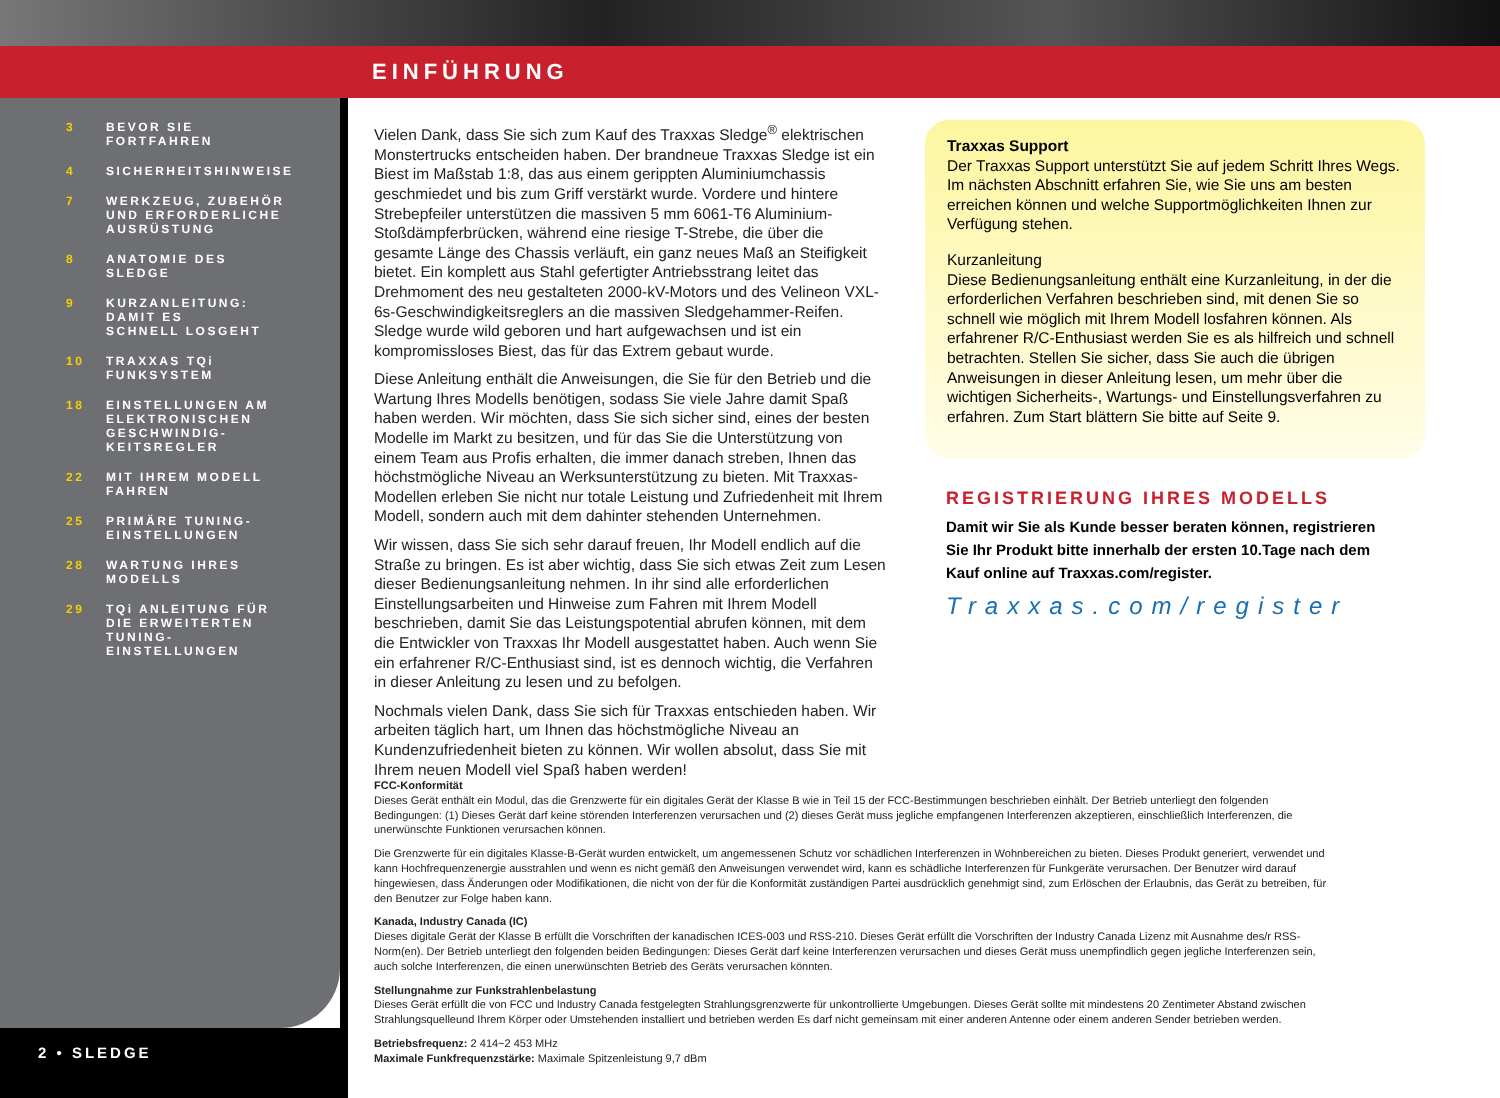EINFÜHRUNG
3 BEVOR SIE
FORTFAHREN
4 SICHERHEITSHINWEISE
7 WERKZEUG, ZUBEHÖR
UND ERFORDERLICHE
AUSRÜSTUNG
8 ANATOMIE DES
SLEDGE
9 KURZANLEITUNG:
DAMIT ES
SCHNELL LOSGEHT
10 TRAXXAS TQi
FUNKSYSTEM
18 EINSTELLUNGEN AM
ELEKTRONISCHEN
GESCHWINDIG-
KEITSREGLER
22 MIT IHREM MODELL
FAHREN
25 PRIMÄRE TUNING-
EINSTELLUNGEN
28 WARTUNG IHRES
MODELLS
29 TQi ANLEITUNG FÜR
DIE ERWEITERTEN
TUNING-
EINSTELLUNGEN
2 • SLEDGE
Vielen Dank, dass Sie sich zum Kauf des Traxxas Sledge<sup>®</sup> elektrischen Monstertrucks entscheiden haben. Der brandneue Traxxas Sledge ist ein Biest im Maßstab 1:8, das aus einem gerippten Aluminiumchassis geschmiedet und bis zum Griff verstärkt wurde. Vordere und hintere Strebepfeiler unterstützen die massiven 5 mm 6061-T6 Aluminium-Stoßdämpferbrücken, während eine riesige T-Strebe, die über die gesamte Länge des Chassis verläuft, ein ganz neues Maß an Steifigkeit bietet. Ein komplett aus Stahl gefertigter Antriebsstrang leitet das Drehmoment des neu gestalteten 2000-kV-Motors und des Velineon VXL-6s-Geschwindigkeitsreglers an die massiven Sledgehammer-Reifen. Sledge wurde wild geboren und hart aufgewachsen und ist ein kompromissloses Biest, das für das Extrem gebaut wurde.
Diese Anleitung enthält die Anweisungen, die Sie für den Betrieb und die Wartung Ihres Modells benötigen, sodass Sie viele Jahre damit Spaß haben werden. Wir möchten, dass Sie sich sicher sind, eines der besten Modelle im Markt zu besitzen, und für das Sie die Unterstützung von einem Team aus Profis erhalten, die immer danach streben, Ihnen das höchstmögliche Niveau an Werksunterstützung zu bieten. Mit Traxxas-Modellen erleben Sie nicht nur totale Leistung und Zufriedenheit mit Ihrem Modell, sondern auch mit dem dahinter stehenden Unternehmen.
Wir wissen, dass Sie sich sehr darauf freuen, Ihr Modell endlich auf die Straße zu bringen. Es ist aber wichtig, dass Sie sich etwas Zeit zum Lesen dieser Bedienungsanleitung nehmen. In ihr sind alle erforderlichen Einstellungsarbeiten und Hinweise zum Fahren mit Ihrem Modell beschrieben, damit Sie das Leistungspotential abrufen können, mit dem die Entwickler von Traxxas Ihr Modell ausgestattet haben. Auch wenn Sie ein erfahrener R/C-Enthusiast sind, ist es dennoch wichtig, die Verfahren in dieser Anleitung zu lesen und zu befolgen.
Nochmals vielen Dank, dass Sie sich für Traxxas entschieden haben. Wir arbeiten täglich hart, um Ihnen das höchstmögliche Niveau an Kundenzufriedenheit bieten zu können. Wir wollen absolut, dass Sie mit Ihrem neuen Modell viel Spaß haben werden!
Traxxas Support
Der Traxxas Support unterstützt Sie auf jedem Schritt Ihres Wegs. Im nächsten Abschnitt erfahren Sie, wie Sie uns am besten erreichen können und welche Supportmöglichkeiten Ihnen zur Verfügung stehen.
Kurzanleitung
Diese Bedienungsanleitung enthält eine Kurzanleitung, in der die erforderlichen Verfahren beschrieben sind, mit denen Sie so schnell wie möglich mit Ihrem Modell losfahren können. Als erfahrener R/C-Enthusiast werden Sie es als hilfreich und schnell betrachten. Stellen Sie sicher, dass Sie auch die übrigen Anweisungen in dieser Anleitung lesen, um mehr über die wichtigen Sicherheits-, Wartungs- und Einstellungsverfahren zu erfahren. Zum Start blättern Sie bitte auf Seite 9.
REGISTRIERUNG IHRES MODELLS
Damit wir Sie als Kunde besser beraten können, registrieren Sie Ihr Produkt bitte innerhalb der ersten 10.Tage nach dem Kauf online auf Traxxas.com/register.
Traxxas.com/register
FCC-Konformität
Dieses Gerät enthält ein Modul, das die Grenzwerte für ein digitales Gerät der Klasse B wie in Teil 15 der FCC-Bestimmungen beschrieben einhält. Der Betrieb unterliegt den folgenden Bedingungen: (1) Dieses Gerät darf keine störenden Interferenzen verursachen und (2) dieses Gerät muss jegliche empfangenen Interferenzen akzeptieren, einschließlich Interferenzen, die unerwünschte Funktionen verursachen können.
Die Grenzwerte für ein digitales Klasse-B-Gerät wurden entwickelt, um angemessenen Schutz vor schädlichen Interferenzen in Wohnbereichen zu bieten. Dieses Produkt generiert, verwendet und kann Hochfrequenzenergie ausstrahlen und wenn es nicht gemäß den Anweisungen verwendet wird, kann es schädliche Interferenzen für Funkgeräte verursachen. Der Benutzer wird darauf hingewiesen, dass Änderungen oder Modifikationen, die nicht von der für die Konformität zuständigen Partei ausdrücklich genehmigt sind, zum Erlöschen der Erlaubnis, das Gerät zu betreiben, für den Benutzer zur Folge haben kann.
Kanada, Industry Canada (IC)
Dieses digitale Gerät der Klasse B erfüllt die Vorschriften der kanadischen ICES-003 und RSS-210. Dieses Gerät erfüllt die Vorschriften der Industry Canada Lizenz mit Ausnahme des/r RSS-Norm(en). Der Betrieb unterliegt den folgenden beiden Bedingungen: Dieses Gerät darf keine Interferenzen verursachen und dieses Gerät muss unempfindlich gegen jegliche Interferenzen sein, auch solche Interferenzen, die einen unerwünschten Betrieb des Geräts verursachen könnten.
Stellungnahme zur Funkstrahlenbelastung
Dieses Gerät erfüllt die von FCC und Industry Canada festgelegten Strahlungsgrenzwerte für unkontrollierte Umgebungen. Dieses Gerät sollte mit mindestens 20 Zentimeter Abstand zwischen Strahlungsquelleund Ihrem Körper oder Umstehenden installiert und betrieben werden Es darf nicht gemeinsam mit einer anderen Antenne oder einem anderen Sender betrieben werden.
Betriebsfrequenz: 2 414~2 453 MHz
Maximale Funkfrequenzstärke: Maximale Spitzenleistung 9,7 dBm